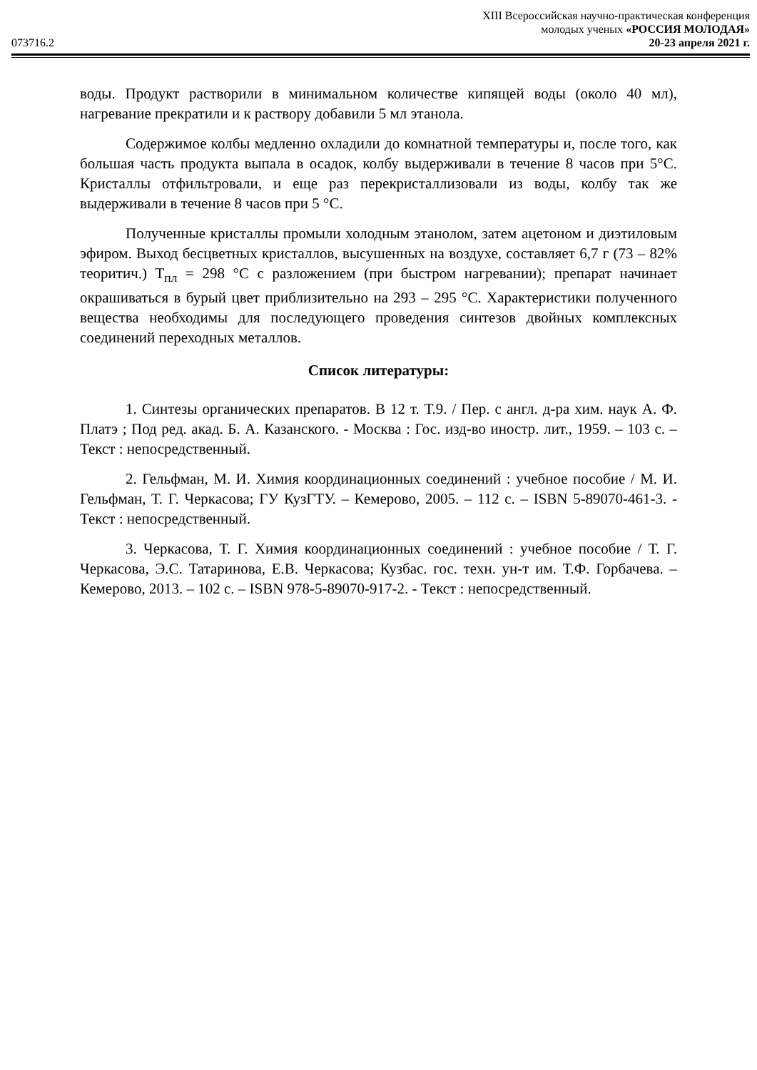XIII Всероссийская научно-практическая конференция
молодых ученых «РОССИЯ МОЛОДАЯ»
073716.2 20-23 апреля 2021 г.
воды. Продукт растворили в минимальном количестве кипящей воды (около 40 мл), нагревание прекратили и к раствору добавили 5 мл этанола.
Содержимое колбы медленно охладили до комнатной температуры и, после того, как большая часть продукта выпала в осадок, колбу выдерживали в течение 8 часов при 5°С. Кристаллы отфильтровали, и еще раз перекристаллизовали из воды, колбу так же выдерживали в течение 8 часов при 5 °С.
Полученные кристаллы промыли холодным этанолом, затем ацетоном и диэтиловым эфиром. Выход бесцветных кристаллов, высушенных на воздухе, составляет 6,7 г (73 – 82% теоритич.) T<sub>пл</sub> = 298 °С с разложением (при быстром нагревании); препарат начинает окрашиваться в бурый цвет приблизительно на 293 – 295 °С. Характеристики полученного вещества необходимы для последующего проведения синтезов двойных комплексных соединений переходных металлов.
Список литературы:
1. Синтезы органических препаратов. В 12 т. Т.9. / Пер. с англ. д-ра хим. наук А. Ф. Платэ ; Под ред. акад. Б. А. Казанского. - Москва : Гос. изд-во иностр. лит., 1959. – 103 с. – Текст : непосредственный.
2. Гельфман, М. И. Химия координационных соединений : учебное пособие / М. И. Гельфман, Т. Г. Черкасова; ГУ КузГТУ. – Кемерово, 2005. – 112 с. – ISBN 5-89070-461-3. - Текст : непосредственный.
3. Черкасова, Т. Г. Химия координационных соединений : учебное пособие / Т. Г. Черкасова, Э.С. Татаринова, Е.В. Черкасова; Кузбас. гос. техн. ун-т им. Т.Ф. Горбачева. – Кемерово, 2013. – 102 с. – ISBN 978-5-89070-917-2. - Текст : непосредственный.